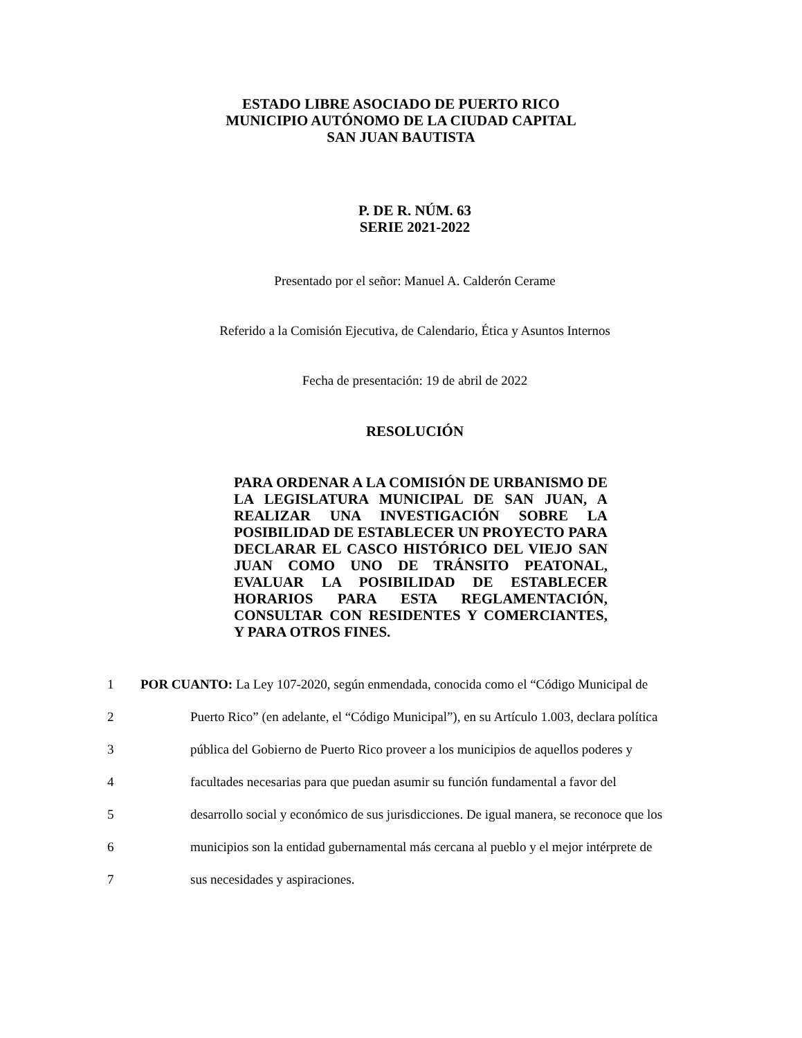ESTADO LIBRE ASOCIADO DE PUERTO RICO
MUNICIPIO AUTÓNOMO DE LA CIUDAD CAPITAL
SAN JUAN BAUTISTA
P. DE R. NÚM. 63
SERIE 2021-2022
Presentado por el señor: Manuel A. Calderón Cerame
Referido a la Comisión Ejecutiva, de Calendario, Ética y Asuntos Internos
Fecha de presentación: 19 de abril de 2022
RESOLUCIÓN
PARA ORDENAR A LA COMISIÓN DE URBANISMO DE LA LEGISLATURA MUNICIPAL DE SAN JUAN, A REALIZAR UNA INVESTIGACIÓN SOBRE LA POSIBILIDAD DE ESTABLECER UN PROYECTO PARA DECLARAR EL CASCO HISTÓRICO DEL VIEJO SAN JUAN COMO UNO DE TRÁNSITO PEATONAL, EVALUAR LA POSIBILIDAD DE ESTABLECER HORARIOS PARA ESTA REGLAMENTACIÓN, CONSULTAR CON RESIDENTES Y COMERCIANTES, Y PARA OTROS FINES.
1 POR CUANTO: La Ley 107-2020, según enmendada, conocida como el “Código Municipal de
2 Puerto Rico” (en adelante, el “Código Municipal”), en su Artículo 1.003, declara política
3 pública del Gobierno de Puerto Rico proveer a los municipios de aquellos poderes y
4 facultades necesarias para que puedan asumir su función fundamental a favor del
5 desarrollo social y económico de sus jurisdicciones. De igual manera, se reconoce que los
6 municipios son la entidad gubernamental más cercana al pueblo y el mejor intérprete de
7 sus necesidades y aspiraciones.